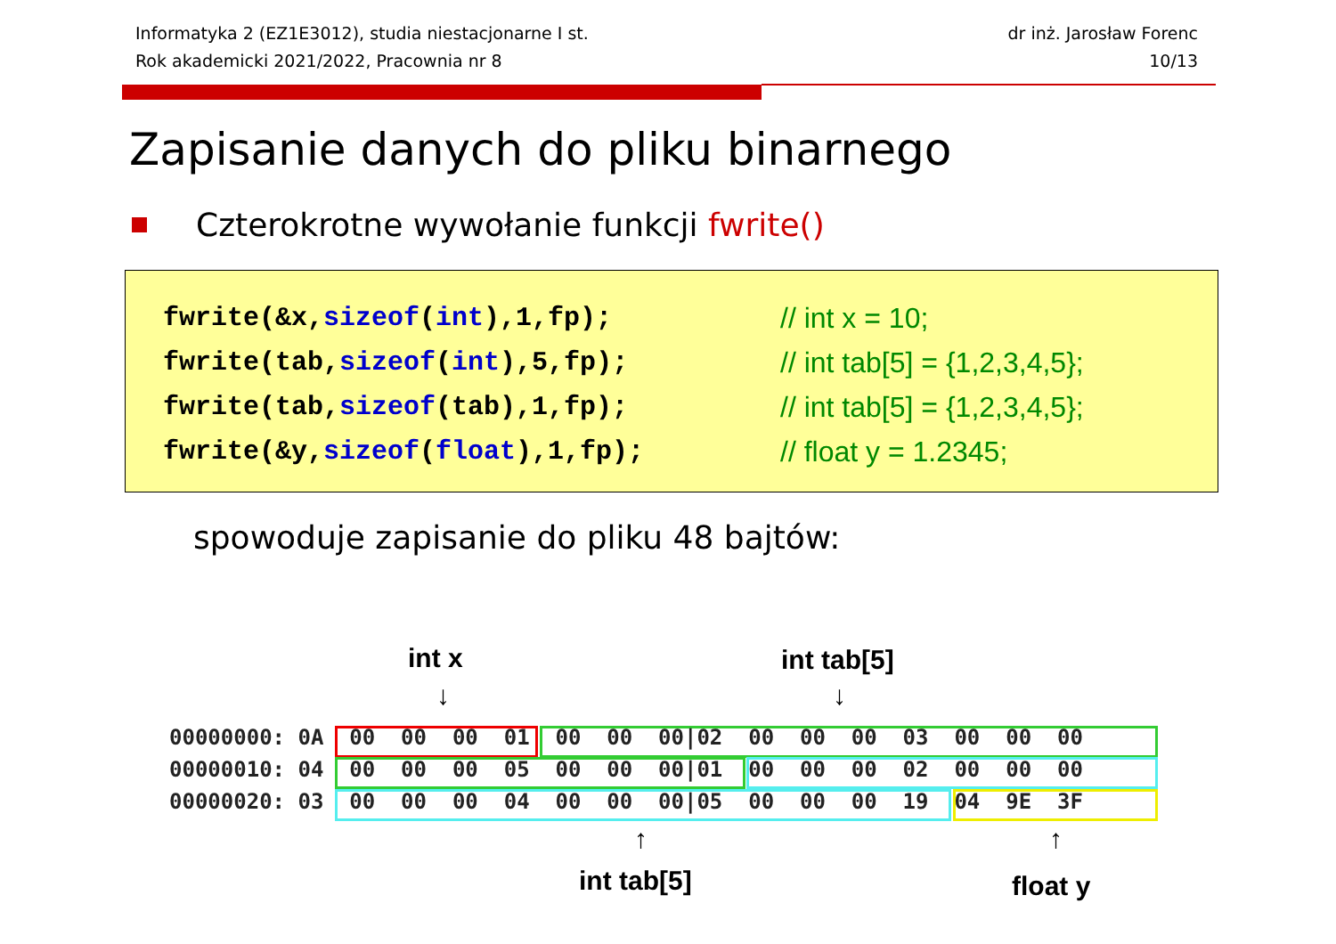Informatyka 2 (EZ1E3012), studia niestacjonarne I st.
Rok akademicki 2021/2022, Pracownia nr 8
dr inż. Jarosław Forenc
10/13
Zapisanie danych do pliku binarnego
Czterokrotne wywołanie funkcji fwrite()
fwrite(&x,sizeof(int),1,fp); // int x = 10;
fwrite(tab,sizeof(int),5,fp); // int tab[5] = {1,2,3,4,5};
fwrite(tab,sizeof(tab),1,fp); // int tab[5] = {1,2,3,4,5};
fwrite(&y,sizeof(float),1,fp); // float y = 1.2345;
spowoduje zapisanie do pliku 48 bajtów:
int x int tab[5]
↓ ↓
00000000: 0A 00 00 00 01 00 00 00|02 00 00 00 03 00 00 00 00000010: 04 00 00 00 05 00 00 00|01 00 00 00 02 00 00 00 00000020: 03 00 00 00 04 00 00 00|05 00 00 00 19 04 9E 3F
↑ ↑
int tab[5] float y